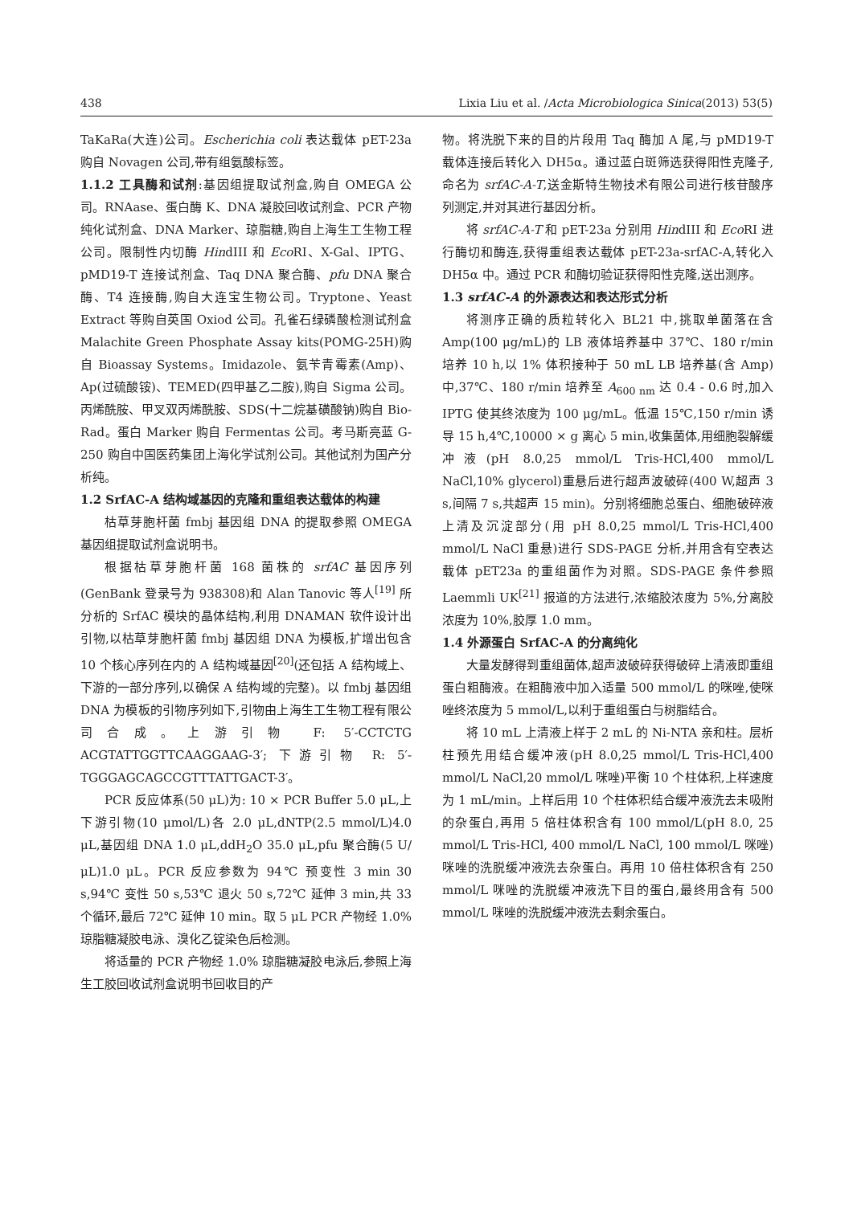438 Lixia Liu et al. /Acta Microbiologica Sinica(2013) 53(5)
TaKaRa(大连)公司。Escherichia coli 表达载体 pET-23a 购自 Novagen 公司,带有组氨酸标签。
1.1.2 工具酶和试剂:基因组提取试剂盒,购自 OMEGA 公司。RNAase、蛋白酶 K、DNA 凝胶回收试剂盒、PCR 产物纯化试剂盒、DNA Marker、琼脂糖,购自上海生工生物工程公司。限制性内切酶 HindIII 和 Eco RI、X-Gal、IPTG、pMD19-T 连接试剂盒、Taq DNA 聚合酶、pfu DNA 聚合酶、T4 连接酶,购自大连宝生物公司。Tryptone、Yeast Extract 等购自英国 Oxiod 公司。孔雀石绿磷酸检测试剂盒 Malachite Green Phosphate Assay kits(POMG-25H)购自 Bioassay Systems。Imidazole、氨苄青霉素(Amp)、Ap(过硫酸铵)、TEMED(四甲基乙二胺),购自 Sigma 公司。丙烯酰胺、甲叉双丙烯酰胺、SDS(十二烷基磺酸钠)购自 Bio-Rad。蛋白 Marker 购自 Fermentas 公司。考马斯亮蓝 G-250 购自中国医药集团上海化学试剂公司。其他试剂为国产分析纯。
1.2 SrfAC-A 结构域基因的克隆和重组表达载体的构建
枯草芽胞杆菌 fmbj 基因组 DNA 的提取参照 OMEGA 基因组提取试剂盒说明书。
根据枯草芽胞杆菌 168 菌株的 srfAC 基因序列(GenBank 登录号为 938308)和 Alan Tanovic 等人<sup>[19]</sup> 所分析的 SrfAC 模块的晶体结构,利用 DNAMAN 软件设计出引物,以枯草芽胞杆菌 fmbj 基因组 DNA 为模板,扩增出包含 10 个核心序列在内的 A 结构域基因<sup>[20]</sup>(还包括 A 结构域上、下游的一部分序列,以确保 A 结构域的完整)。以 fmbj 基因组 DNA 为模板的引物序列如下,引物由上海生工生物工程有限公司合成。上游引物 F: 5′-CCTCTG ACGTATTGGTTCAAGGAAG-3′; 下游引物 R: 5′-TGGGAGCAGCCGTTTATTGACT-3′。
PCR 反应体系(50 μL)为: 10 × PCR Buffer 5.0 μL,上下游引物(10 μmol/L)各 2.0 μL,dNTP(2.5 mmol/L)4.0 μL,基因组 DNA 1.0 μL,ddH<sub>2</sub>O 35.0 μL,pfu 聚合酶(5 U/μL)1.0 μL。PCR 反应参数为 94℃ 预变性 3 min 30 s,94℃ 变性 50 s,53℃ 退火 50 s,72℃ 延伸 3 min,共 33 个循环,最后 72℃ 延伸 10 min。取 5 μL PCR 产物经 1.0% 琼脂糖凝胶电泳、溴化乙锭染色后检测。
将适量的 PCR 产物经 1.0% 琼脂糖凝胶电泳后,参照上海生工胶回收试剂盒说明书回收目的产
物。将洗脱下来的目的片段用 Taq 酶加 A 尾,与 pMD19-T 载体连接后转化入 DH5α。通过蓝白斑筛选获得阳性克隆子,命名为 srfAC-A-T,送金斯特生物技术有限公司进行核苷酸序列测定,并对其进行基因分析。
将 srfAC-A-T 和 pET-23a 分别用 HindIII 和 Eco RI 进行酶切和酶连,获得重组表达载体 pET-23a-srfAC-A,转化入 DH5α 中。通过 PCR 和酶切验证获得阳性克隆,送出测序。
1.3 srfAC-A 的外源表达和表达形式分析
将测序正确的质粒转化入 BL21 中,挑取单菌落在含 Amp(100 μg/mL)的 LB 液体培养基中 37℃、180 r/min 培养 10 h,以 1% 体积接种于 50 mL LB 培养基(含 Amp)中,37℃、180 r/min 培养至 A<sub>600 nm</sub> 达 0.4 - 0.6 时,加入 IPTG 使其终浓度为 100 μg/mL。低温 15℃,150 r/min 诱导 15 h,4℃,10000 × g 离心 5 min,收集菌体,用细胞裂解缓冲液(pH 8.0,25 mmol/L Tris-HCl,400 mmol/L NaCl,10% glycerol)重悬后进行超声波破碎(400 W,超声 3 s,间隔 7 s,共超声 15 min)。分别将细胞总蛋白、细胞破碎液上清及沉淀部分(用 pH 8.0,25 mmol/L Tris-HCl,400 mmol/L NaCl 重悬)进行 SDS-PAGE 分析,并用含有空表达载体 pET23a 的重组菌作为对照。SDS-PAGE 条件参照 Laemmli UK<sup>[21]</sup> 报道的方法进行,浓缩胶浓度为 5%,分离胶浓度为 10%,胶厚 1.0 mm。
1.4 外源蛋白 SrfAC-A 的分离纯化
大量发酵得到重组菌体,超声波破碎获得破碎上清液即重组蛋白粗酶液。在粗酶液中加入适量 500 mmol/L 的咪唑,使咪唑终浓度为 5 mmol/L,以利于重组蛋白与树脂结合。
将 10 mL 上清液上样于 2 mL 的 Ni-NTA 亲和柱。层析柱预先用结合缓冲液(pH 8.0,25 mmol/L Tris-HCl,400 mmol/L NaCl,20 mmol/L 咪唑)平衡 10 个柱体积,上样速度为 1 mL/min。上样后用 10 个柱体积结合缓冲液洗去未吸附的杂蛋白,再用 5 倍柱体积含有 100 mmol/L(pH 8.0, 25 mmol/L Tris-HCl, 400 mmol/L NaCl, 100 mmol/L 咪唑)咪唑的洗脱缓冲液洗去杂蛋白。再用 10 倍柱体积含有 250 mmol/L 咪唑的洗脱缓冲液洗下目的蛋白,最终用含有 500 mmol/L 咪唑的洗脱缓冲液洗去剩余蛋白。